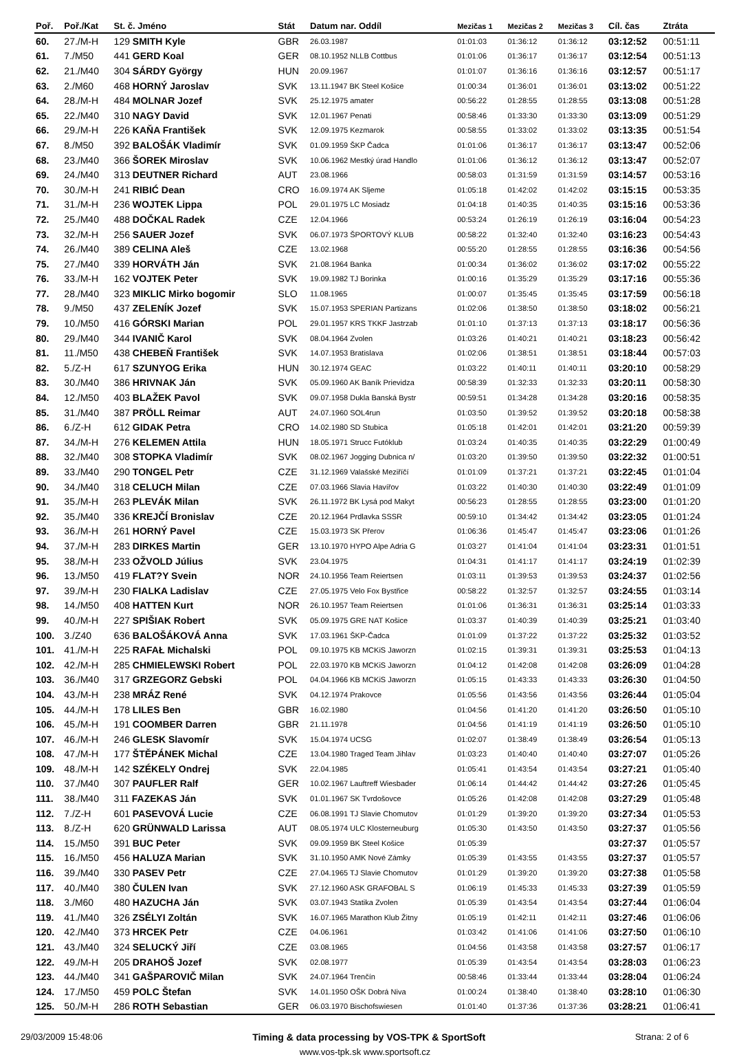| Poř. | Poř./Kat | St. č. Jméno | Stát | Datum nar. Oddíl | Mezičas 1 | Mezičas 2 | Mezičas 3 | Cíl. čas | Ztráta |
| --- | --- | --- | --- | --- | --- | --- | --- | --- | --- |
| 60. | 27./M-H | 129 SMITH Kyle | GBR | 26.03.1987 | 01:01:03 | 01:36:12 | 01:36:12 | 03:12:52 | 00:51:11 |
| 61. | 7./M50 | 441 GERD Koal | GER | 08.10.1952 NLLB Cottbus | 01:01:06 | 01:36:17 | 01:36:17 | 03:12:54 | 00:51:13 |
| 62. | 21./M40 | 304 SÁRDY György | HUN | 20.09.1967 | 01:01:07 | 01:36:16 | 01:36:16 | 03:12:57 | 00:51:17 |
| 63. | 2./M60 | 468 HORNÝ Jaroslav | SVK | 13.11.1947 BK Steel Košice | 01:00:34 | 01:36:01 | 01:36:01 | 03:13:02 | 00:51:22 |
| 64. | 28./M-H | 484 MOLNAR Jozef | SVK | 25.12.1975 amater | 00:56:22 | 01:28:55 | 01:28:55 | 03:13:08 | 00:51:28 |
| 65. | 22./M40 | 310 NAGY David | SVK | 12.01.1967 Penati | 00:58:46 | 01:33:30 | 01:33:30 | 03:13:09 | 00:51:29 |
| 66. | 29./M-H | 226 KAŇA František | SVK | 12.09.1975 Kezmarok | 00:58:55 | 01:33:02 | 01:33:02 | 03:13:35 | 00:51:54 |
| 67. | 8./M50 | 392 BALOŠÁK Vladimír | SVK | 01.09.1959 ŠKP Čadca | 01:01:06 | 01:36:17 | 01:36:17 | 03:13:47 | 00:52:06 |
| 68. | 23./M40 | 366 ŠOREK Miroslav | SVK | 10.06.1962 Mestký úrad Handlo | 01:01:06 | 01:36:12 | 01:36:12 | 03:13:47 | 00:52:07 |
| 69. | 24./M40 | 313 DEUTNER Richard | AUT | 23.08.1966 | 00:58:03 | 01:31:59 | 01:31:59 | 03:14:57 | 00:53:16 |
| 70. | 30./M-H | 241 RIBIĆ Dean | CRO | 16.09.1974 AK Sljeme | 01:05:18 | 01:42:02 | 01:42:02 | 03:15:15 | 00:53:35 |
| 71. | 31./M-H | 236 WOJTEK Lippa | POL | 29.01.1975 LC Mosiadz | 01:04:18 | 01:40:35 | 01:40:35 | 03:15:16 | 00:53:36 |
| 72. | 25./M40 | 488 DOČKAL Radek | CZE | 12.04.1966 | 00:53:24 | 01:26:19 | 01:26:19 | 03:16:04 | 00:54:23 |
| 73. | 32./M-H | 256 SAUER Jozef | SVK | 06.07.1973 ŠPORTOVÝ KLUB | 00:58:22 | 01:32:40 | 01:32:40 | 03:16:23 | 00:54:43 |
| 74. | 26./M40 | 389 CELINA Aleš | CZE | 13.02.1968 | 00:55:20 | 01:28:55 | 01:28:55 | 03:16:36 | 00:54:56 |
| 75. | 27./M40 | 339 HORVÁTH Ján | SVK | 21.08.1964 Banka | 01:00:34 | 01:36:02 | 01:36:02 | 03:17:02 | 00:55:22 |
| 76. | 33./M-H | 162 VOJTEK Peter | SVK | 19.09.1982 TJ Borinka | 01:00:16 | 01:35:29 | 01:35:29 | 03:17:16 | 00:55:36 |
| 77. | 28./M40 | 323 MIKLIC Mirko bogomir | SLO | 11.08.1965 | 01:00:07 | 01:35:45 | 01:35:45 | 03:17:59 | 00:56:18 |
| 78. | 9./M50 | 437 ZELENÍK Jozef | SVK | 15.07.1953 SPERIAN Partizans | 01:02:06 | 01:38:50 | 01:38:50 | 03:18:02 | 00:56:21 |
| 79. | 10./M50 | 416 GÓRSKI Marian | POL | 29.01.1957 KRS TKKF Jastrzab | 01:01:10 | 01:37:13 | 01:37:13 | 03:18:17 | 00:56:36 |
| 80. | 29./M40 | 344 IVANIČ Karol | SVK | 08.04.1964 Zvolen | 01:03:26 | 01:40:21 | 01:40:21 | 03:18:23 | 00:56:42 |
| 81. | 11./M50 | 438 CHEBEŇ František | SVK | 14.07.1953 Bratislava | 01:02:06 | 01:38:51 | 01:38:51 | 03:18:44 | 00:57:03 |
| 82. | 5./Z-H | 617 SZUNYOG Erika | HUN | 30.12.1974 GEAC | 01:03:22 | 01:40:11 | 01:40:11 | 03:20:10 | 00:58:29 |
| 83. | 30./M40 | 386 HRIVNAK Ján | SVK | 05.09.1960 AK Baník Prievidza | 00:58:39 | 01:32:33 | 01:32:33 | 03:20:11 | 00:58:30 |
| 84. | 12./M50 | 403 BLAŽEK Pavol | SVK | 09.07.1958 Dukla Banská Bystr | 00:59:51 | 01:34:28 | 01:34:28 | 03:20:16 | 00:58:35 |
| 85. | 31./M40 | 387 PRÖLL Reimar | AUT | 24.07.1960 SOL4run | 01:03:50 | 01:39:52 | 01:39:52 | 03:20:18 | 00:58:38 |
| 86. | 6./Z-H | 612 GIDAK Petra | CRO | 14.02.1980 SD Stubica | 01:05:18 | 01:42:01 | 01:42:01 | 03:21:20 | 00:59:39 |
| 87. | 34./M-H | 276 KELEMEN Attila | HUN | 18.05.1971 Strucc Futóklub | 01:03:24 | 01:40:35 | 01:40:35 | 03:22:29 | 01:00:49 |
| 88. | 32./M40 | 308 STOPKA Vladimír | SVK | 08.02.1967 Jogging Dubnica n/ | 01:03:20 | 01:39:50 | 01:39:50 | 03:22:32 | 01:00:51 |
| 89. | 33./M40 | 290 TONGEL Petr | CZE | 31.12.1969 Valašské Meziříčí | 01:01:09 | 01:37:21 | 01:37:21 | 03:22:45 | 01:01:04 |
| 90. | 34./M40 | 318 CELUCH Milan | CZE | 07.03.1966 Slavia Havířov | 01:03:22 | 01:40:30 | 01:40:30 | 03:22:49 | 01:01:09 |
| 91. | 35./M-H | 263 PLEVÁK Milan | SVK | 26.11.1972 BK Lysá pod Makyt | 00:56:23 | 01:28:55 | 01:28:55 | 03:23:00 | 01:01:20 |
| 92. | 35./M40 | 336 KREJČÍ Bronislav | CZE | 20.12.1964 Prdlavka SSSR | 00:59:10 | 01:34:42 | 01:34:42 | 03:23:05 | 01:01:24 |
| 93. | 36./M-H | 261 HORNÝ Pavel | CZE | 15.03.1973 SK Přerov | 01:06:36 | 01:45:47 | 01:45:47 | 03:23:06 | 01:01:26 |
| 94. | 37./M-H | 283 DIRKES Martin | GER | 13.10.1970 HYPO Alpe Adria G | 01:03:27 | 01:41:04 | 01:41:04 | 03:23:31 | 01:01:51 |
| 95. | 38./M-H | 233 OŽVOLD Július | SVK | 23.04.1975 | 01:04:31 | 01:41:17 | 01:41:17 | 03:24:19 | 01:02:39 |
| 96. | 13./M50 | 419 FLAT?Y Svein | NOR | 24.10.1956 Team Reiertsen | 01:03:11 | 01:39:53 | 01:39:53 | 03:24:37 | 01:02:56 |
| 97. | 39./M-H | 230 FIALKA Ladislav | CZE | 27.05.1975 Velo Fox Bystřice | 00:58:22 | 01:32:57 | 01:32:57 | 03:24:55 | 01:03:14 |
| 98. | 14./M50 | 408 HATTEN Kurt | NOR | 26.10.1957 Team Reiertsen | 01:01:06 | 01:36:31 | 01:36:31 | 03:25:14 | 01:03:33 |
| 99. | 40./M-H | 227 SPIŠIAK Robert | SVK | 05.09.1975 GRE NAT Košice | 01:03:37 | 01:40:39 | 01:40:39 | 03:25:21 | 01:03:40 |
| 100. | 3./Z40 | 636 BALOŠÁKOVÁ Anna | SVK | 17.03.1961 ŠKP-Čadca | 01:01:09 | 01:37:22 | 01:37:22 | 03:25:32 | 01:03:52 |
| 101. | 41./M-H | 225 RAFAŁ Michalski | POL | 09.10.1975 KB MCKiS Jaworzn | 01:02:15 | 01:39:31 | 01:39:31 | 03:25:53 | 01:04:13 |
| 102. | 42./M-H | 285 CHMIELEWSKI Robert | POL | 22.03.1970 KB MCKiS Jaworzn | 01:04:12 | 01:42:08 | 01:42:08 | 03:26:09 | 01:04:28 |
| 103. | 36./M40 | 317 GRZEGORZ Gebski | POL | 04.04.1966 KB MCKiS Jaworzn | 01:05:15 | 01:43:33 | 01:43:33 | 03:26:30 | 01:04:50 |
| 104. | 43./M-H | 238 MRÁZ René | SVK | 04.12.1974 Prakovce | 01:05:56 | 01:43:56 | 01:43:56 | 03:26:44 | 01:05:04 |
| 105. | 44./M-H | 178 LILES Ben | GBR | 16.02.1980 | 01:04:56 | 01:41:20 | 01:41:20 | 03:26:50 | 01:05:10 |
| 106. | 45./M-H | 191 COOMBER Darren | GBR | 21.11.1978 | 01:04:56 | 01:41:19 | 01:41:19 | 03:26:50 | 01:05:10 |
| 107. | 46./M-H | 246 GLESK Slavomír | SVK | 15.04.1974 UCSG | 01:02:07 | 01:38:49 | 01:38:49 | 03:26:54 | 01:05:13 |
| 108. | 47./M-H | 177 ŠTĚPÁNEK Michal | CZE | 13.04.1980 Traged Team Jihlav | 01:03:23 | 01:40:40 | 01:40:40 | 03:27:07 | 01:05:26 |
| 109. | 48./M-H | 142 SZÉKELY Ondrej | SVK | 22.04.1985 | 01:05:41 | 01:43:54 | 01:43:54 | 03:27:21 | 01:05:40 |
| 110. | 37./M40 | 307 PAUFLER Ralf | GER | 10.02.1967 Lauftreff Wiesbader | 01:06:14 | 01:44:42 | 01:44:42 | 03:27:26 | 01:05:45 |
| 111. | 38./M40 | 311 FAZEKAS Ján | SVK | 01.01.1967 SK Tvrdošovce | 01:05:26 | 01:42:08 | 01:42:08 | 03:27:29 | 01:05:48 |
| 112. | 7./Z-H | 601 PASEVOVÁ Lucie | CZE | 06.08.1991 TJ Slavie Chomutov | 01:01:29 | 01:39:20 | 01:39:20 | 03:27:34 | 01:05:53 |
| 113. | 8./Z-H | 620 GRÜNWALD Larissa | AUT | 08.05.1974 ULC Klosterneuburg | 01:05:30 | 01:43:50 | 01:43:50 | 03:27:37 | 01:05:56 |
| 114. | 15./M50 | 391 BUC Peter | SVK | 09.09.1959 BK Steel Košice | 01:05:39 | | | 03:27:37 | 01:05:57 |
| 115. | 16./M50 | 456 HALUZA Marian | SVK | 31.10.1950 AMK Nové Zámky | 01:05:39 | 01:43:55 | 01:43:55 | 03:27:37 | 01:05:57 |
| 116. | 39./M40 | 330 PASEV Petr | CZE | 27.04.1965 TJ Slavie Chomutov | 01:01:29 | 01:39:20 | 01:39:20 | 03:27:38 | 01:05:58 |
| 117. | 40./M40 | 380 ČULEN Ivan | SVK | 27.12.1960 ASK GRAFOBAL S | 01:06:19 | 01:45:33 | 01:45:33 | 03:27:39 | 01:05:59 |
| 118. | 3./M60 | 480 HAZUCHA Ján | SVK | 03.07.1943 Statika Zvolen | 01:05:39 | 01:43:54 | 01:43:54 | 03:27:44 | 01:06:04 |
| 119. | 41./M40 | 326 ZSÉLYI Zoltán | SVK | 16.07.1965 Marathon Klub Žitny | 01:05:19 | 01:42:11 | 01:42:11 | 03:27:46 | 01:06:06 |
| 120. | 42./M40 | 373 HRCEK Petr | CZE | 04.06.1961 | 01:03:42 | 01:41:06 | 01:41:06 | 03:27:50 | 01:06:10 |
| 121. | 43./M40 | 324 SELUCKÝ Jiří | CZE | 03.08.1965 | 01:04:56 | 01:43:58 | 01:43:58 | 03:27:57 | 01:06:17 |
| 122. | 49./M-H | 205 DRAHOŠ Jozef | SVK | 02.08.1977 | 01:05:39 | 01:43:54 | 01:43:54 | 03:28:03 | 01:06:23 |
| 123. | 44./M40 | 341 GAŠPAROVIČ Milan | SVK | 24.07.1964 Trenčín | 00:58:46 | 01:33:44 | 01:33:44 | 03:28:04 | 01:06:24 |
| 124. | 17./M50 | 459 POLC Štefan | SVK | 14.01.1950 OŠK Dobrá Niva | 01:00:24 | 01:38:40 | 01:38:40 | 03:28:10 | 01:06:30 |
| 125. | 50./M-H | 286 ROTH Sebastian | GER | 06.03.1970 Bischofswiesen | 01:01:40 | 01:37:36 | 01:37:36 | 03:28:21 | 01:06:41 |
29/03/2009 15:48:06 Timing & data processing by VOS-TPK & SportSoft Strana: 2 of 6
www.vos-tpk.sk www.sportsoft.cz